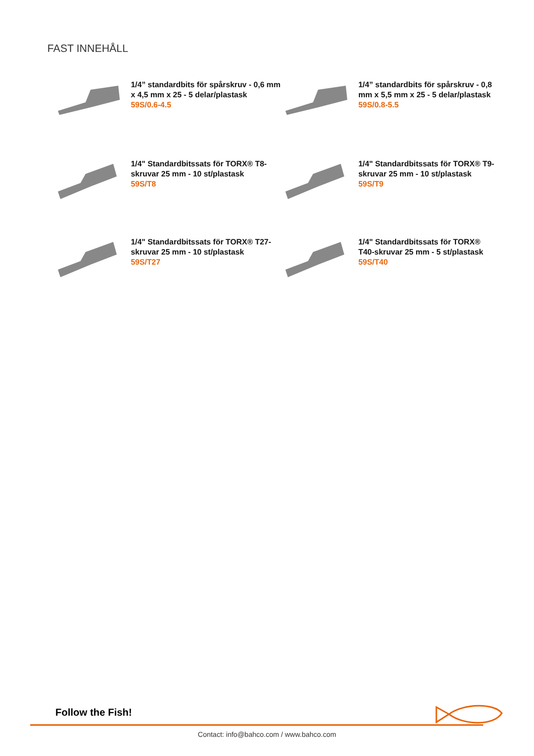FAST INNEHÅLL
1/4” standardbits för spårskruv - 0,6 mm x 4,5 mm x 25 - 5 delar/plastask
59S/0.6-4.5
1/4” standardbits för spårskruv - 0,8 mm x 5,5 mm x 25 - 5 delar/plastask
59S/0.8-5.5
1/4" Standardbitssats för TORX® T8-skruvar 25 mm - 10 st/plastask
59S/T8
1/4" Standardbitssats för TORX® T9-skruvar 25 mm - 10 st/plastask
59S/T9
1/4" Standardbitssats för TORX® T27-skruvar 25 mm - 10 st/plastask
59S/T27
1/4" Standardbitssats för TORX® T40-skruvar 25 mm - 5 st/plastask
59S/T40
Follow the Fish!
Contact: info@bahco.com / www.bahco.com